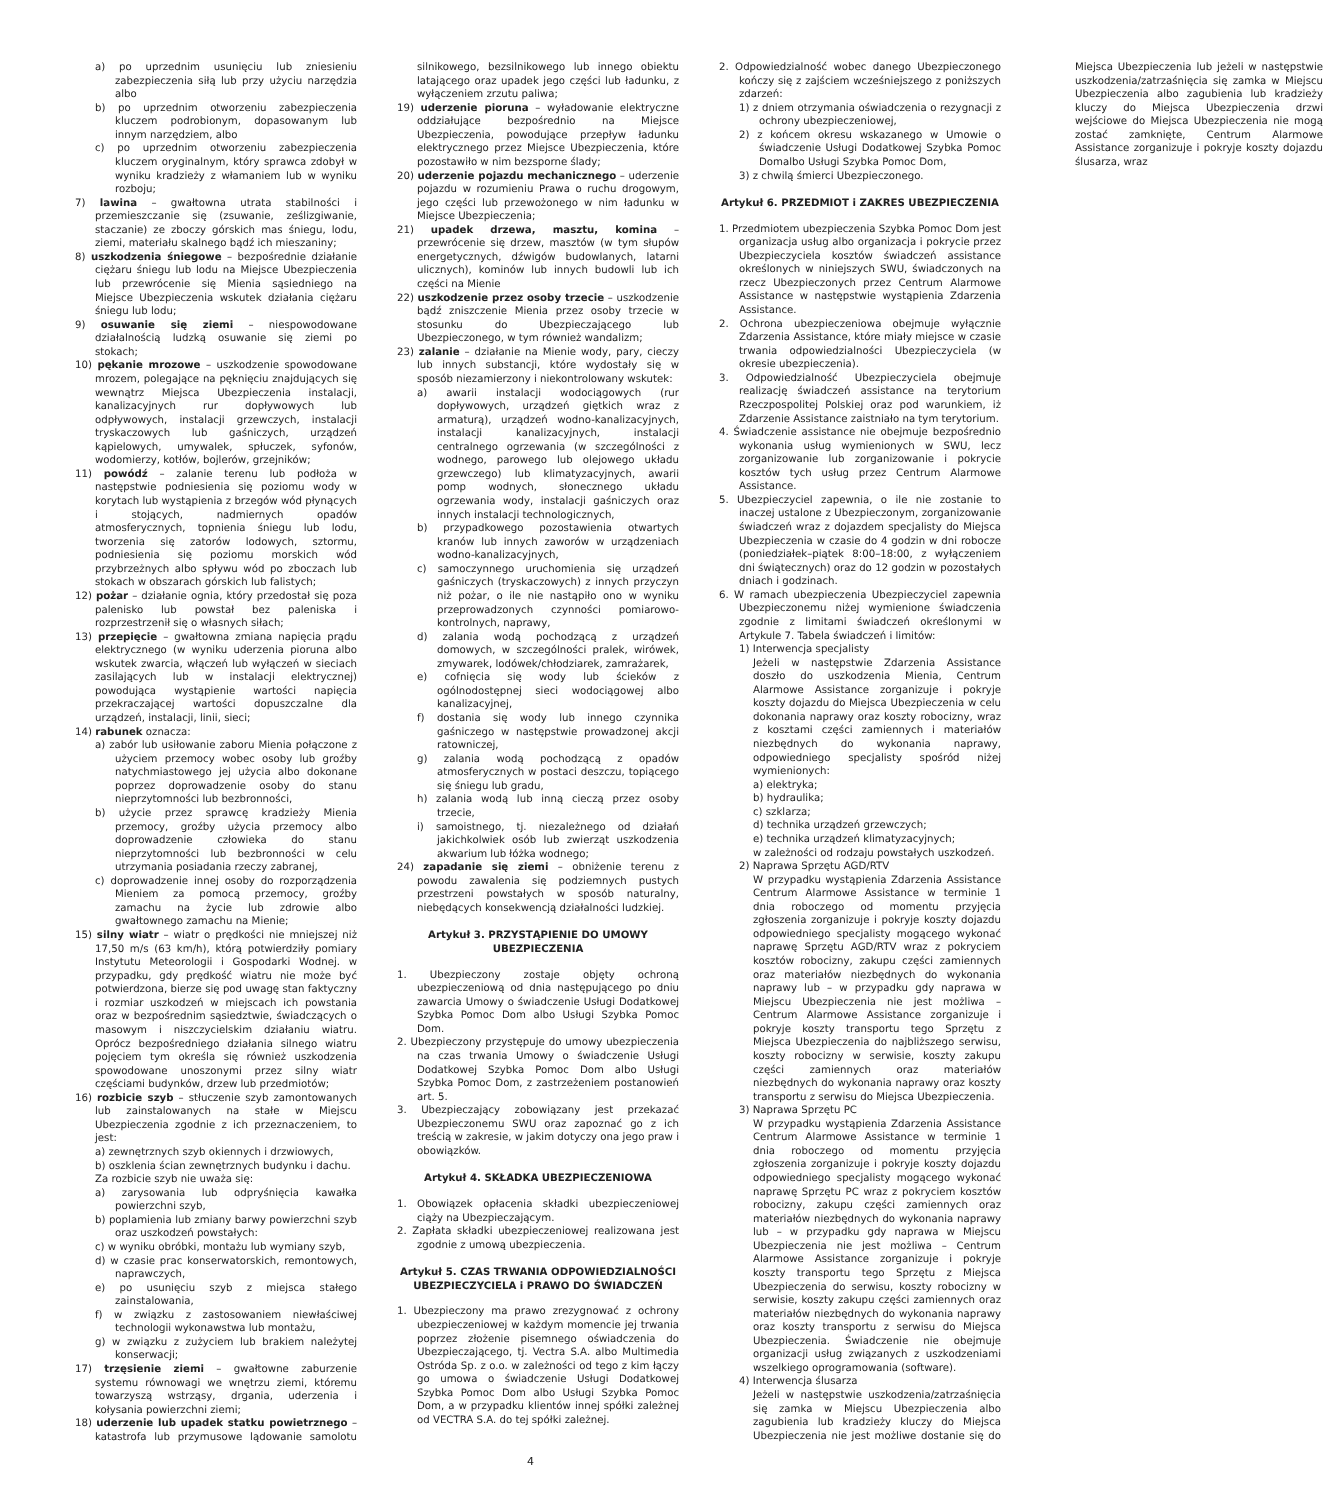a) po uprzednim usunięciu lub zniesieniu zabezpieczenia siłą lub przy użyciu narzędzia albo
b) po uprzednim otworzeniu zabezpieczenia kluczem podrobionym, dopasowanym lub innym narzędziem, albo
c) po uprzednim otworzeniu zabezpieczenia kluczem oryginalnym, który sprawca zdobył w wyniku kradzieży z włamaniem lub w wyniku rozboju;
7) lawina – gwałtowna utrata stabilności i przemieszczanie się (zsuwanie, ześlizgiwanie, staczanie) ze zboczy górskich mas śniegu, lodu, ziemi, materiału skalnego bądź ich mieszaniny;
8) uszkodzenia śniegowe – bezpośrednie działanie ciężaru śniegu lub lodu na Miejsce Ubezpieczenia lub przewrócenie się Mienia sąsiedniego na Miejsce Ubezpieczenia wskutek działania ciężaru śniegu lub lodu;
9) osuwanie się ziemi – niespowodowane działalnością ludzką osuwanie się ziemi po stokach;
10) pękanie mrozowe – uszkodzenie spowodowane mrozem, polegające na pęknięciu znajdujących się wewnątrz Miejsca Ubezpieczenia instalacji, kanalizacyjnych rur dopływowych lub odpływowych, instalacji grzewczych, instalacji tryskaczowych lub gaśniczych, urządzeń kąpielowych, umywalek, spłuczek, syfonów, wodomierzy, kotłów, bojlerów, grzejników;
11) powódź – zalanie terenu lub podłoża w następstwie podniesienia się poziomu wody w korytach lub wystąpienia z brzegów wód płynących i stojących, nadmiernych opadów atmosferycznych, topnienia śniegu lub lodu, tworzenia się zatorów lodowych, sztormu, podniesienia się poziomu morskich wód przybrzeżnych albo spływu wód po zboczach lub stokach w obszarach górskich lub falistych;
12) pożar – działanie ognia, który przedostał się poza palenisko lub powstał bez paleniska i rozprzestrzenił się o własnych siłach;
13) przepięcie – gwałtowna zmiana napięcia prądu elektrycznego (w wyniku uderzenia pioruna albo wskutek zwarcia, włączeń lub wyłączeń w sieciach zasilających lub w instalacji elektrycznej) powodująca wystąpienie wartości napięcia przekraczającej wartości dopuszczalne dla urządzeń, instalacji, linii, sieci;
14) rabunek oznacza:
a) zabór lub usiłowanie zaboru Mienia połączone z użyciem przemocy wobec osoby lub groźby natychmiastowego jej użycia albo dokonane poprzez doprowadzenie osoby do stanu nieprzytomności lub bezbronności,
b) użycie przez sprawcę kradzieży Mienia przemocy, groźby użycia przemocy albo doprowadzenie człowieka do stanu nieprzytomności lub bezbronności w celu utrzymania posiadania rzeczy zabranej,
c) doprowadzenie innej osoby do rozporządzenia Mieniem za pomocą przemocy, groźby zamachu na życie lub zdrowie albo gwałtownego zamachu na Mienie;
15) silny wiatr – wiatr o prędkości nie mniejszej niż 17,50 m/s (63 km/h), którą potwierdziły pomiary Instytutu Meteorologii i Gospodarki Wodnej. w przypadku, gdy prędkość wiatru nie może być potwierdzona, bierze się pod uwagę stan faktyczny i rozmiar uszkodzeń w miejscach ich powstania oraz w bezpośrednim sąsiedztwie, świadczących o masowym i niszczycielskim działaniu wiatru. Oprócz bezpośredniego działania silnego wiatru pojęciem tym określa się również uszkodzenia spowodowane unoszonymi przez silny wiatr częściami budynków, drzew lub przedmiotów;
16) rozbicie szyb – stłuczenie szyb zamontowanych lub zainstalowanych na stałe w Miejscu Ubezpieczenia zgodnie z ich przeznaczeniem, to jest:
a) zewnętrznych szyb okiennych i drzwiowych,
b) oszklenia ścian zewnętrznych budynku i dachu.
Za rozbicie szyb nie uważa się:
a) zarysowania lub odpryśnięcia kawałka powierzchni szyb,
b) poplamienia lub zmiany barwy powierzchni szyb oraz uszkodzeń powstałych:
c) w wyniku obróbki, montażu lub wymiany szyb,
d) w czasie prac konserwatorskich, remontowych, naprawczych,
e) po usunięciu szyb z miejsca stałego zainstalowania,
f) w związku z zastosowaniem niewłaściwej technologii wykonawstwa lub montażu,
g) w związku z zużyciem lub brakiem należytej konserwacji;
17) trzęsienie ziemi – gwałtowne zaburzenie systemu równowagi we wnętrzu ziemi, któremu towarzyszą wstrząsy, drgania, uderzenia i kołysania powierzchni ziemi;
18) uderzenie lub upadek statku powietrznego – katastrofa lub przymusowe lądowanie samolotu silnikowego, bezsilnikowego lub innego obiektu latającego oraz upadek jego części lub ładunku, z wyłączeniem zrzutu paliwa;
19) uderzenie pioruna – wyładowanie elektryczne oddziałujące bezpośrednio na Miejsce Ubezpieczenia, powodujące przepływ ładunku elektrycznego przez Miejsce Ubezpieczenia, które pozostawiło w nim bezsporne ślady;
20) uderzenie pojazdu mechanicznego – uderzenie pojazdu w rozumieniu Prawa o ruchu drogowym, jego części lub przewożonego w nim ładunku w Miejsce Ubezpieczenia;
21) upadek drzewa, masztu, komina – przewrócenie się drzew, masztów (w tym słupów energetycznych, dźwigów budowlanych, latarni ulicznych), kominów lub innych budowli lub ich części na Mienie
22) uszkodzenie przez osoby trzecie – uszkodzenie bądź zniszczenie Mienia przez osoby trzecie w stosunku do Ubezpieczającego lub Ubezpieczonego, w tym również wandalizm;
23) zalanie – działanie na Mienie wody, pary, cieczy lub innych substancji, które wydostały się w sposób niezamierzony i niekontrolowany wskutek:
a) awarii instalacji wodociągowych (rur dopływowych, urządzeń giętkich wraz z armaturą), urządzeń wodno-kanalizacyjnych, instalacji kanalizacyjnych, instalacji centralnego ogrzewania (w szczególności z wodnego, parowego lub olejowego układu grzewczego) lub klimatyzacyjnych, awarii pomp wodnych, słonecznego układu ogrzewania wody, instalacji gaśniczych oraz innych instalacji technologicznych,
b) przypadkowego pozostawienia otwartych kranów lub innych zaworów w urządzeniach wodno-kanalizacyjnych,
c) samoczynnego uruchomienia się urządzeń gaśniczych (tryskaczowych) z innych przyczyn niż pożar, o ile nie nastąpiło ono w wyniku przeprowadzonych czynności pomiarowo-kontrolnych, naprawy,
d) zalania wodą pochodzącą z urządzeń domowych, w szczególności pralek, wirówek, zmywarek, lodówek/chłodziarek, zamrażarek,
e) cofnięcia się wody lub ścieków z ogólnodostępnej sieci wodociągowej albo kanalizacyjnej,
f) dostania się wody lub innego czynnika gaśniczego w następstwie prowadzonej akcji ratowniczej,
g) zalania wodą pochodzącą z opadów atmosferycznych w postaci deszczu, topiącego się śniegu lub gradu,
h) zalania wodą lub inną cieczą przez osoby trzecie,
i) samoistnego, tj. niezależnego od działań jakichkolwiek osób lub zwierząt uszkodzenia akwarium lub łóżka wodnego;
24) zapadanie się ziemi – obniżenie terenu z powodu zawalenia się podziemnych pustych przestrzeni powstałych w sposób naturalny, niebędących konsekwencją działalności ludzkiej.
Artykuł 3. PRZYSTĄPIENIE DO UMOWY UBEZPIECZENIA
1. Ubezpieczony zostaje objęty ochroną ubezpieczeniową od dnia następującego po dniu zawarcia Umowy o świadczenie Usługi Dodatkowej Szybka Pomoc Dom albo Usługi Szybka Pomoc Dom.
2. Ubezpieczony przystępuje do umowy ubezpieczenia na czas trwania Umowy o świadczenie Usługi Dodatkowej Szybka Pomoc Dom albo Usługi Szybka Pomoc Dom, z zastrzeżeniem postanowień art. 5.
3. Ubezpieczający zobowiązany jest przekazać Ubezpieczonemu SWU oraz zapoznać go z ich treścią w zakresie, w jakim dotyczy ona jego praw i obowiązków.
Artykuł 4. SKŁADKA UBEZPIECZENIOWA
1. Obowiązek opłacenia składki ubezpieczeniowej ciąży na Ubezpieczającym.
2. Zapłata składki ubezpieczeniowej realizowana jest zgodnie z umową ubezpieczenia.
Artykuł 5. CZAS TRWANIA ODPOWIEDZIALNOŚCI UBEZPIECZYCIELA i PRAWO DO ŚWIADCZEŃ
1. Ubezpieczony ma prawo zrezygnować z ochrony ubezpieczeniowej w każdym momencie jej trwania poprzez złożenie pisemnego oświadczenia do Ubezpieczającego, tj. Vectra S.A. albo Multimedia Ostróda Sp. z o.o. w zależności od tego z kim łączy go umowa o świadczenie Usługi Dodatkowej Szybka Pomoc Dom albo Usługi Szybka Pomoc Dom, a w przypadku klientów innej spółki zależnej od VECTRA S.A. do tej spółki zależnej.
2. Odpowiedzialność wobec danego Ubezpieczonego kończy się z zajściem wcześniejszego z poniższych zdarzeń:
1) z dniem otrzymania oświadczenia o rezygnacji z ochrony ubezpieczeniowej,
2) z końcem okresu wskazanego w Umowie o świadczenie Usługi Dodatkowej Szybka Pomoc Domalbo Usługi Szybka Pomoc Dom,
3) z chwilą śmierci Ubezpieczonego.
Artykuł 6. PRZEDMIOT i ZAKRES UBEZPIECZENIA
1. Przedmiotem ubezpieczenia Szybka Pomoc Dom jest organizacja usług albo organizacja i pokrycie przez Ubezpieczyciela kosztów świadczeń assistance określonych w niniejszych SWU, świadczonych na rzecz Ubezpieczonych przez Centrum Alarmowe Assistance w następstwie wystąpienia Zdarzenia Assistance.
2. Ochrona ubezpieczeniowa obejmuje wyłącznie Zdarzenia Assistance, które miały miejsce w czasie trwania odpowiedzialności Ubezpieczyciela (w okresie ubezpieczenia).
3. Odpowiedzialność Ubezpieczyciela obejmuje realizację świadczeń assistance na terytorium Rzeczpospolitej Polskiej oraz pod warunkiem, iż Zdarzenie Assistance zaistniało na tym terytorium.
4. Świadczenie assistance nie obejmuje bezpośrednio wykonania usług wymienionych w SWU, lecz zorganizowanie lub zorganizowanie i pokrycie kosztów tych usług przez Centrum Alarmowe Assistance.
5. Ubezpieczyciel zapewnia, o ile nie zostanie to inaczej ustalone z Ubezpieczonym, zorganizowanie świadczeń wraz z dojazdem specjalisty do Miejsca Ubezpieczenia w czasie do 4 godzin w dni robocze (poniedziałek–piątek 8:00–18:00, z wyłączeniem dni świątecznych) oraz do 12 godzin w pozostałych dniach i godzinach.
6. W ramach ubezpieczenia Ubezpieczyciel zapewnia Ubezpieczonemu niżej wymienione świadczenia zgodnie z limitami świadczeń określonymi w Artykule 7. Tabela świadczeń i limitów:
1) Interwencja specjalisty
Jeżeli w następstwie Zdarzenia Assistance doszło do uszkodzenia Mienia, Centrum Alarmowe Assistance zorganizuje i pokryje koszty dojazdu do Miejsca Ubezpieczenia w celu dokonania naprawy oraz koszty robocizny, wraz z kosztami części zamiennych i materiałów niezbędnych do wykonania naprawy, odpowiedniego specjalisty spośród niżej wymienionych:
a) elektryka;
b) hydraulika;
c) szklarza;
d) technika urządzeń grzewczych;
e) technika urządzeń klimatyzacyjnych;
w zależności od rodzaju powstałych uszkodzeń.
2) Naprawa Sprzętu AGD/RTV
W przypadku wystąpienia Zdarzenia Assistance Centrum Alarmowe Assistance w terminie 1 dnia roboczego od momentu przyjęcia zgłoszenia zorganizuje i pokryje koszty dojazdu odpowiedniego specjalisty mogącego wykonać naprawę Sprzętu AGD/RTV wraz z pokryciem kosztów robocizny, zakupu części zamiennych oraz materiałów niezbędnych do wykonania naprawy lub – w przypadku gdy naprawa w Miejscu Ubezpieczenia nie jest możliwa – Centrum Alarmowe Assistance zorganizuje i pokryje koszty transportu tego Sprzętu z Miejsca Ubezpieczenia do najbliższego serwisu, koszty robocizny w serwisie, koszty zakupu części zamiennych oraz materiałów niezbędnych do wykonania naprawy oraz koszty transportu z serwisu do Miejsca Ubezpieczenia.
3) Naprawa Sprzętu PC
W przypadku wystąpienia Zdarzenia Assistance Centrum Alarmowe Assistance w terminie 1 dnia roboczego od momentu przyjęcia zgłoszenia zorganizuje i pokryje koszty dojazdu odpowiedniego specjalisty mogącego wykonać naprawę Sprzętu PC wraz z pokryciem kosztów robocizny, zakupu części zamiennych oraz materiałów niezbędnych do wykonania naprawy lub – w przypadku gdy naprawa w Miejscu Ubezpieczenia nie jest możliwa – Centrum Alarmowe Assistance zorganizuje i pokryje koszty transportu tego Sprzętu z Miejsca Ubezpieczenia do serwisu, koszty robocizny w serwisie, koszty zakupu części zamiennych oraz materiałów niezbędnych do wykonania naprawy oraz koszty transportu z serwisu do Miejsca Ubezpieczenia. Świadczenie nie obejmuje organizacji usług związanych z uszkodzeniami wszelkiego oprogramowania (software).
4) Interwencja ślusarza
Jeżeli w następstwie uszkodzenia/zatrzaśnięcia się zamka w Miejscu Ubezpieczenia albo zagubienia lub kradzieży kluczy do Miejsca Ubezpieczenia nie jest możliwe dostanie się do Miejsca Ubezpieczenia lub jeżeli w następstwie uszkodzenia/zatrzaśnięcia się zamka w Miejscu Ubezpieczenia albo zagubienia lub kradzieży kluczy do Miejsca Ubezpieczenia drzwi wejściowe do Miejsca Ubezpieczenia nie mogą zostać zamknięte, Centrum Alarmowe Assistance zorganizuje i pokryje koszty dojazdu ślusarza, wraz
4